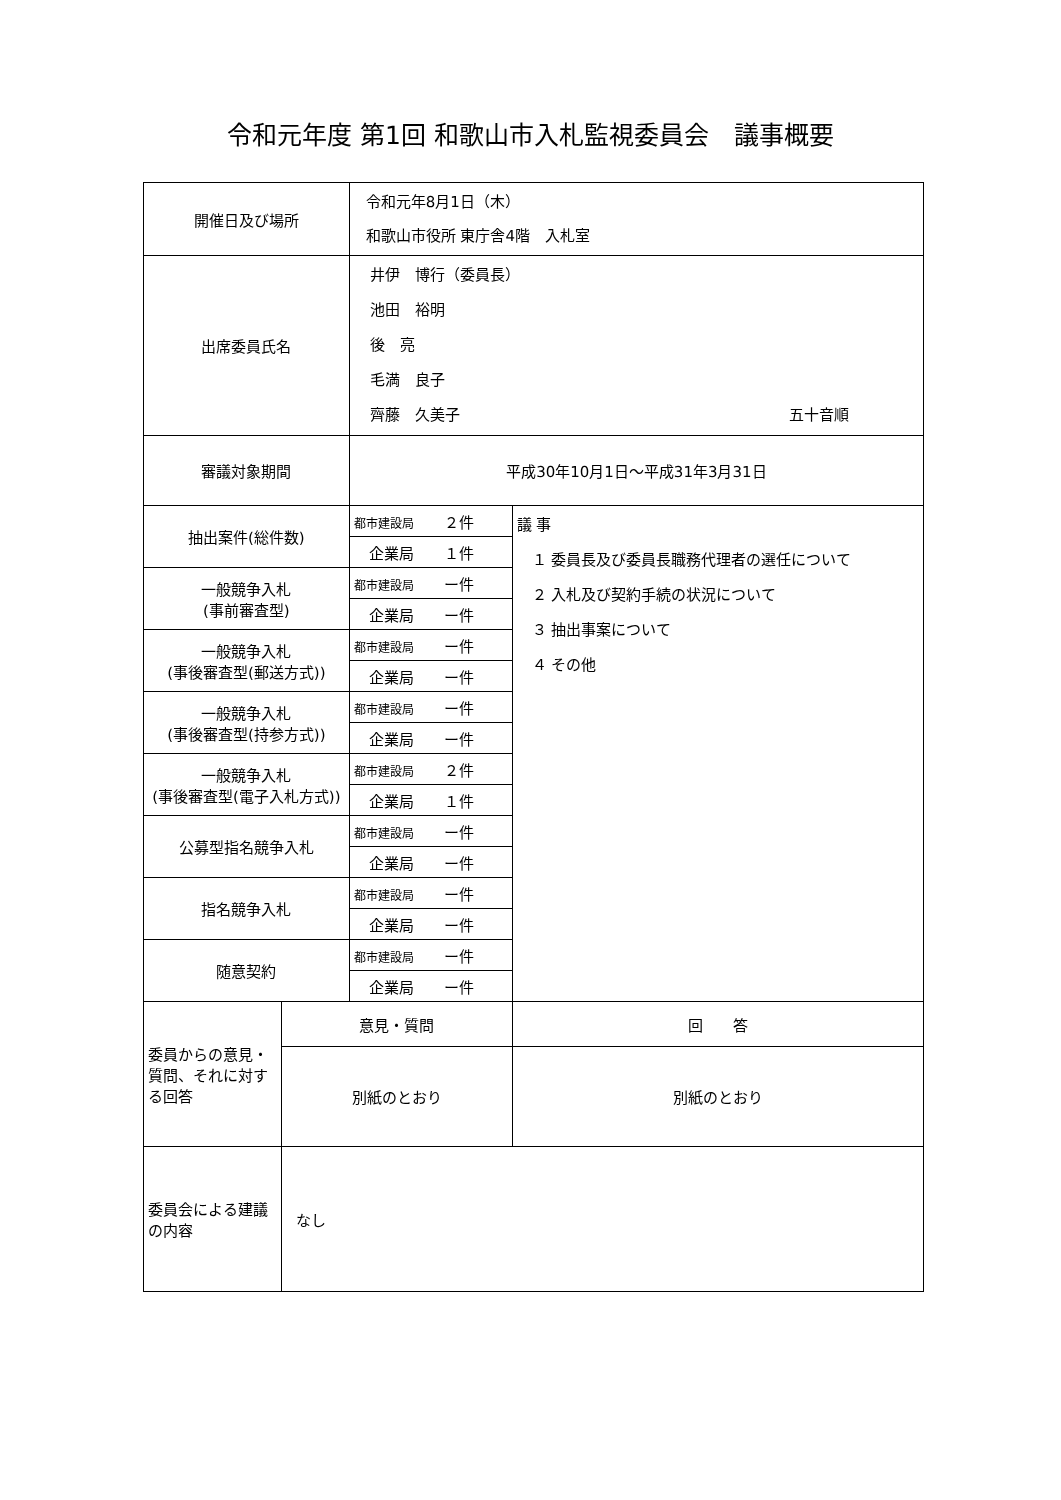令和元年度 第1回 和歌山市入札監視委員会　議事概要
| 開催日及び場所 | | 令和元年8月1日（木） 和歌山市役所 東庁舎4階 入札室 | |
| 出席委員氏名 | | 井伊 博行（委員長） 池田 裕明 後 亮 毛満 良子 齊藤 久美子 五十音順 | |
| 審議対象期間 | | 平成30年10月1日～平成31年3月31日 | |
| 抽出案件(総件数) | | 都市建設局 ２件 | 議 事 １ 委員長及び委員長職務代理者の選任について ２ 入札及び契約手続の状況について ３ 抽出事案について ４ その他 |
| | | 企業局 １件 | |
| 一般競争入札 (事前審査型) | | 都市建設局 ー件 | |
| | | 企業局 ー件 | |
| 一般競争入札 (事後審査型(郵送方式)) | | 都市建設局 ー件 | |
| | | 企業局 ー件 | |
| 一般競争入札 (事後審査型(持参方式)) | | 都市建設局 ー件 | |
| | | 企業局 ー件 | |
| 一般競争入札 (事後審査型(電子入札方式)) | | 都市建設局 ２件 | |
| | | 企業局 １件 | |
| 公募型指名競争入札 | | 都市建設局 ー件 | |
| | | 企業局 ー件 | |
| 指名競争入札 | | 都市建設局 ー件 | |
| | | 企業局 ー件 | |
| 随意契約 | | 都市建設局 ー件 | |
| | | 企業局 ー件 | |
| 委員からの意見・質問、それに対する回答 | 意見・質問 | | 回 答 |
| | 別紙のとおり | | 別紙のとおり |
| 委員会による建議の内容 | なし | | |